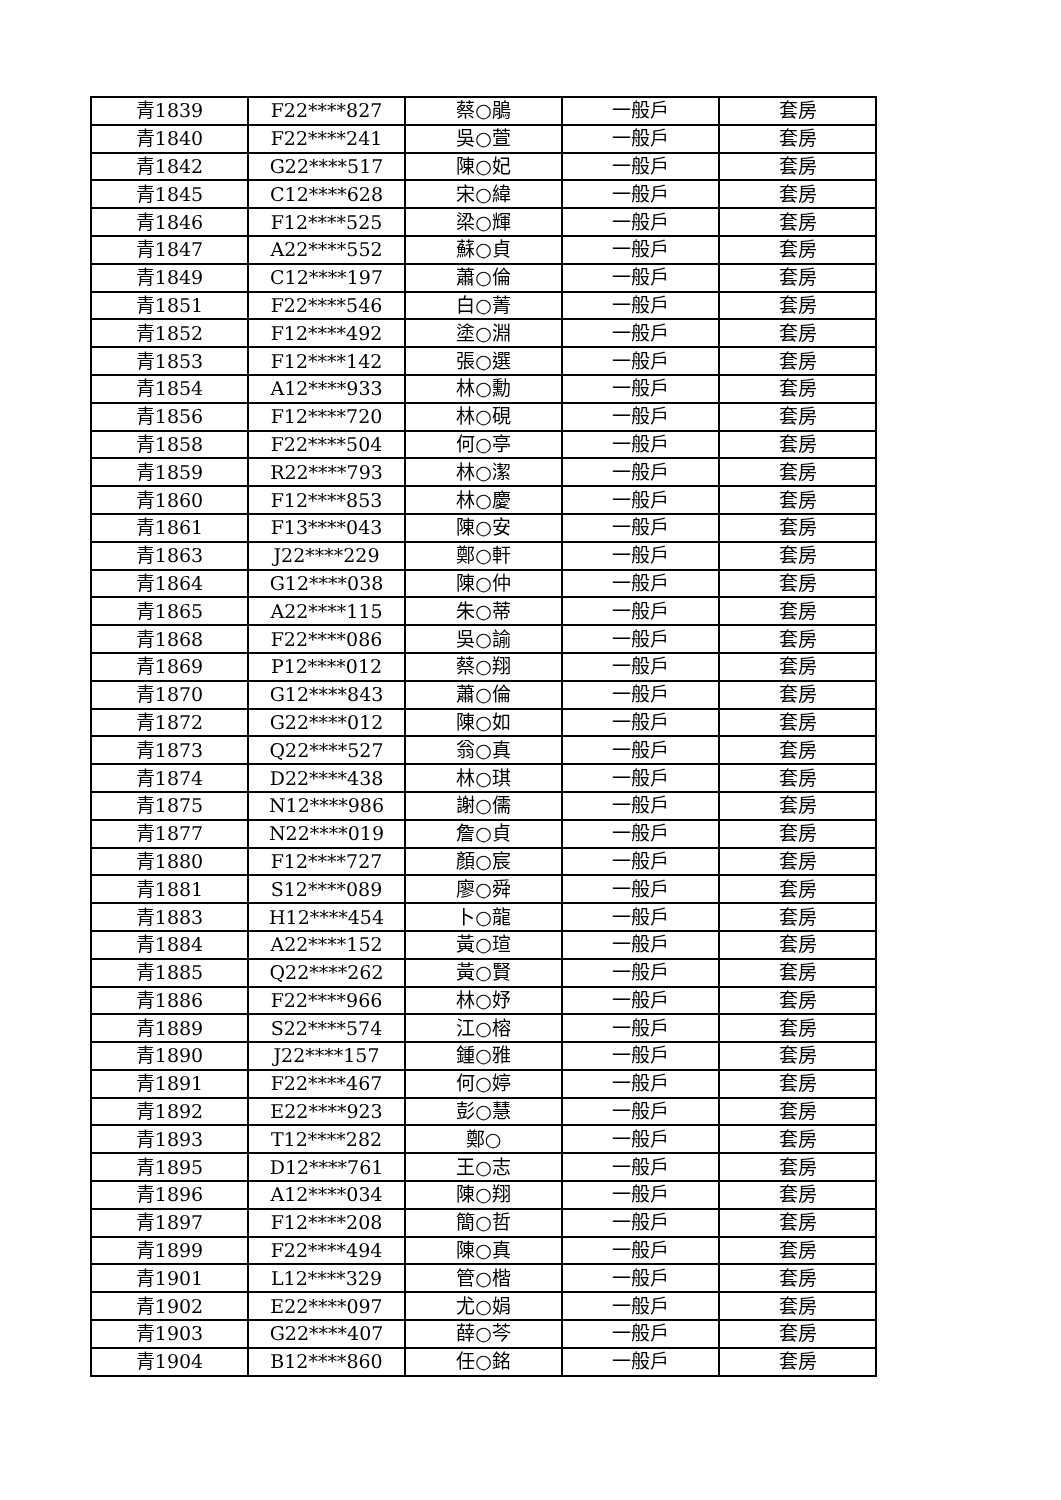| 青1839 | F22****827 | 蔡○鵑 | 一般戶 | 套房 |
| 青1840 | F22****241 | 吳○萱 | 一般戶 | 套房 |
| 青1842 | G22****517 | 陳○妃 | 一般戶 | 套房 |
| 青1845 | C12****628 | 宋○緯 | 一般戶 | 套房 |
| 青1846 | F12****525 | 梁○輝 | 一般戶 | 套房 |
| 青1847 | A22****552 | 蘇○貞 | 一般戶 | 套房 |
| 青1849 | C12****197 | 蕭○倫 | 一般戶 | 套房 |
| 青1851 | F22****546 | 白○菁 | 一般戶 | 套房 |
| 青1852 | F12****492 | 塗○淵 | 一般戶 | 套房 |
| 青1853 | F12****142 | 張○選 | 一般戶 | 套房 |
| 青1854 | A12****933 | 林○勳 | 一般戶 | 套房 |
| 青1856 | F12****720 | 林○硯 | 一般戶 | 套房 |
| 青1858 | F22****504 | 何○亭 | 一般戶 | 套房 |
| 青1859 | R22****793 | 林○潔 | 一般戶 | 套房 |
| 青1860 | F12****853 | 林○慶 | 一般戶 | 套房 |
| 青1861 | F13****043 | 陳○安 | 一般戶 | 套房 |
| 青1863 | J22****229 | 鄭○軒 | 一般戶 | 套房 |
| 青1864 | G12****038 | 陳○仲 | 一般戶 | 套房 |
| 青1865 | A22****115 | 朱○蒂 | 一般戶 | 套房 |
| 青1868 | F22****086 | 吳○諭 | 一般戶 | 套房 |
| 青1869 | P12****012 | 蔡○翔 | 一般戶 | 套房 |
| 青1870 | G12****843 | 蕭○倫 | 一般戶 | 套房 |
| 青1872 | G22****012 | 陳○如 | 一般戶 | 套房 |
| 青1873 | Q22****527 | 翁○真 | 一般戶 | 套房 |
| 青1874 | D22****438 | 林○琪 | 一般戶 | 套房 |
| 青1875 | N12****986 | 謝○儒 | 一般戶 | 套房 |
| 青1877 | N22****019 | 詹○貞 | 一般戶 | 套房 |
| 青1880 | F12****727 | 顏○宸 | 一般戶 | 套房 |
| 青1881 | S12****089 | 廖○舜 | 一般戶 | 套房 |
| 青1883 | H12****454 | 卜○龍 | 一般戶 | 套房 |
| 青1884 | A22****152 | 黃○瑄 | 一般戶 | 套房 |
| 青1885 | Q22****262 | 黃○賢 | 一般戶 | 套房 |
| 青1886 | F22****966 | 林○妤 | 一般戶 | 套房 |
| 青1889 | S22****574 | 江○榕 | 一般戶 | 套房 |
| 青1890 | J22****157 | 鍾○雅 | 一般戶 | 套房 |
| 青1891 | F22****467 | 何○婷 | 一般戶 | 套房 |
| 青1892 | E22****923 | 彭○慧 | 一般戶 | 套房 |
| 青1893 | T12****282 | 鄭○ | 一般戶 | 套房 |
| 青1895 | D12****761 | 王○志 | 一般戶 | 套房 |
| 青1896 | A12****034 | 陳○翔 | 一般戶 | 套房 |
| 青1897 | F12****208 | 簡○哲 | 一般戶 | 套房 |
| 青1899 | F22****494 | 陳○真 | 一般戶 | 套房 |
| 青1901 | L12****329 | 管○楷 | 一般戶 | 套房 |
| 青1902 | E22****097 | 尤○娟 | 一般戶 | 套房 |
| 青1903 | G22****407 | 薛○芩 | 一般戶 | 套房 |
| 青1904 | B12****860 | 任○銘 | 一般戶 | 套房 |